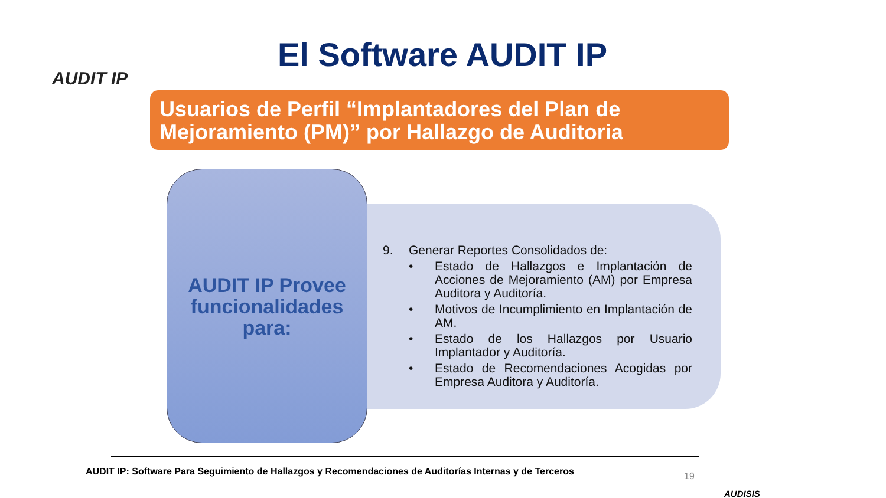AUDIT IP
El Software AUDIT IP
Usuarios de Perfil “Implantadores del Plan de Mejoramiento (PM)” por Hallazgo de Auditoria
AUDIT IP Provee funcionalidades para:
9. Generar Reportes Consolidados de:
• Estado de Hallazgos e Implantación de Acciones de Mejoramiento (AM) por Empresa Auditora y Auditoría.
• Motivos de Incumplimiento en Implantación de AM.
• Estado de los Hallazgos por Usuario Implantador y Auditoría.
• Estado de Recomendaciones Acogidas por Empresa Auditora y Auditoría.
AUDIT IP: Software Para Seguimiento de Hallazgos y Recomendaciones de Auditorías Internas y de Terceros
19
AUDISIS